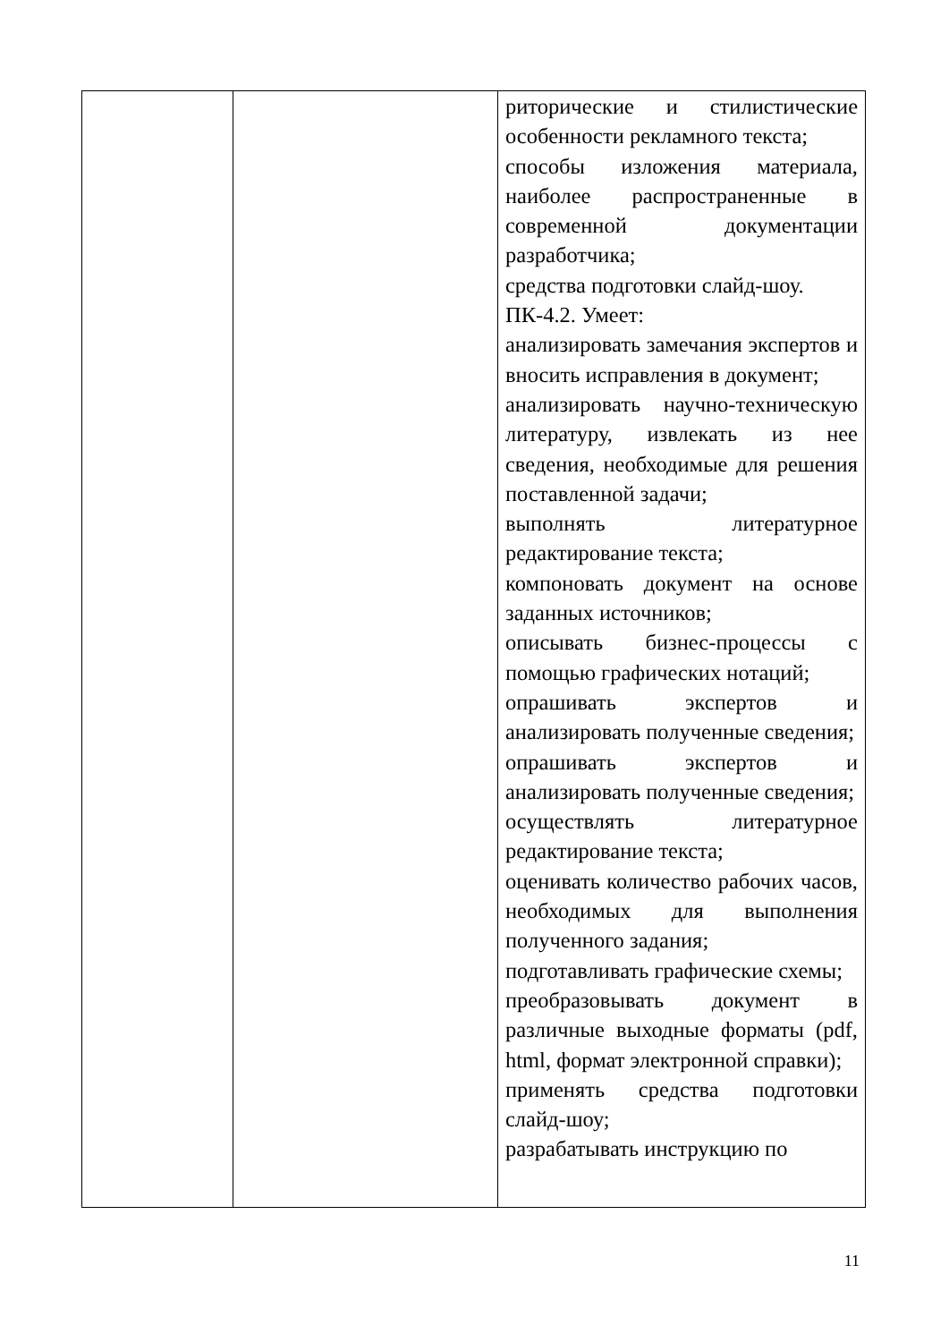| | | риторические и стилистические особенности рекламного текста; способы изложения материала, наиболее распространенные в современной документации разработчика; средства подготовки слайд-шоу. ПК-4.2. Умеет: анализировать замечания экспертов и вносить исправления в документ; анализировать научно-техническую литературу, извлекать из нее сведения, необходимые для решения поставленной задачи; выполнять литературное редактирование текста; компоновать документ на основе заданных источников; описывать бизнес-процессы с помощью графических нотаций; опрашивать экспертов и анализировать полученные сведения; опрашивать экспертов и анализировать полученные сведения; осуществлять литературное редактирование текста; оценивать количество рабочих часов, необходимых для выполнения полученного задания; подготавливать графические схемы; преобразовывать документ в различные выходные форматы (pdf, html, формат электронной справки); применять средства подготовки слайд-шоу; разрабатывать инструкцию по |
11